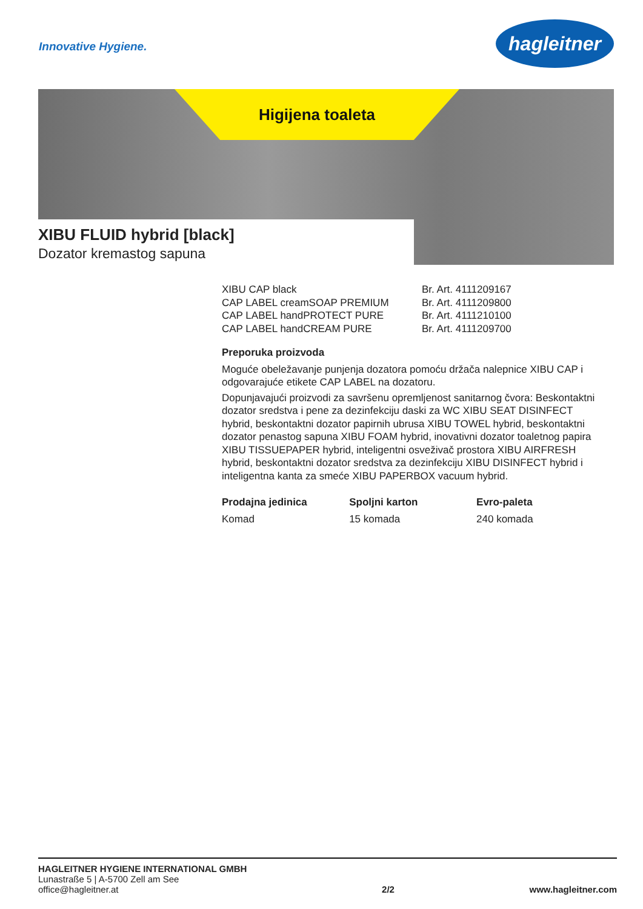Innovative Hygiene.
hagleitner
Higijena toaleta
XIBU FLUID hybrid [black]
Dozator kremastog sapuna
| XIBU CAP black | Br. Art. 4111209167 |
| CAP LABEL creamSOAP PREMIUM | Br. Art. 4111209800 |
| CAP LABEL handPROTECT PURE | Br. Art. 4111210100 |
| CAP LABEL handCREAM PURE | Br. Art. 4111209700 |
Preporuka proizvoda
Moguće obeležavanje punjenja dozatora pomoću držača nalepnice XIBU CAP i odgovarajuće etikete CAP LABEL na dozatoru.
Dopunjavajući proizvodi za savršenu opremljenost sanitarnog čvora: Beskontaktni dozator sredstva i pene za dezinfekciju daski za WC XIBU SEAT DISINFECT hybrid, beskontaktni dozator papirnih ubrusa XIBU TOWEL hybrid, beskontaktni dozator penastog sapuna XIBU FOAM hybrid, inovativni dozator toaletnog papira XIBU TISSUEPAPER hybrid, inteligentni osveživač prostora XIBU AIRFRESH hybrid, beskontaktni dozator sredstva za dezinfekciju XIBU DISINFECT hybrid i inteligentna kanta za smeće XIBU PAPERBOX vacuum hybrid.
| Prodajna jedinica | Spoljni karton | Evro-paleta |
| --- | --- | --- |
| Komad | 15 komada | 240 komada |
HAGLEITNER HYGIENE INTERNATIONAL GMBH
Lunastraße 5 | A-5700 Zell am See
office@hagleitner.at
2/2
www.hagleitner.com